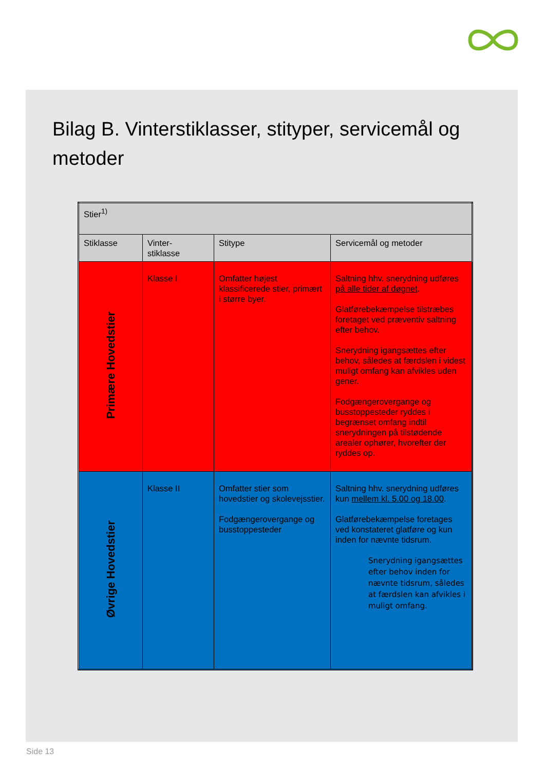Bilag B. Vinterstiklasser, stityper, servicemål og metoder
| Stier<sup>1)</sup> | | | |
| Stiklasse | Vinter- stiklasse | Stitype | Servicemål og metoder |
| Primære Hovedstier | Klasse I | Omfatter højest klassificerede stier, primært i større byer. | Saltning hhv. snerydning udføres på alle tider af døgnet . Glatførebekæmpelse tilstræbes foretaget ved præventiv saltning efter behov. Snerydning igangsættes efter behov, således at færdslen i videst muligt omfang kan afvikles uden gener. Fodgængerovergange og busstoppesteder ryddes i begrænset omfang indtil snerydningen på tilstødende arealer ophører, hvorefter der ryddes op. |
| Øvrige Hovedstier | Klasse II | Omfatter stier som hovedstier og skolevejsstier. Fodgængerovergange og busstoppesteder | Saltning hhv. snerydning udføres kun mellem kl. 5.00 og 18.00 . Glatførebekæmpelse foretages ved konstateret glatføre og kun inden for nævnte tidsrum. Snerydning igangsættes efter behov inden for nævnte tidsrum, således at færdslen kan afvikles i muligt omfang. |
Side 13